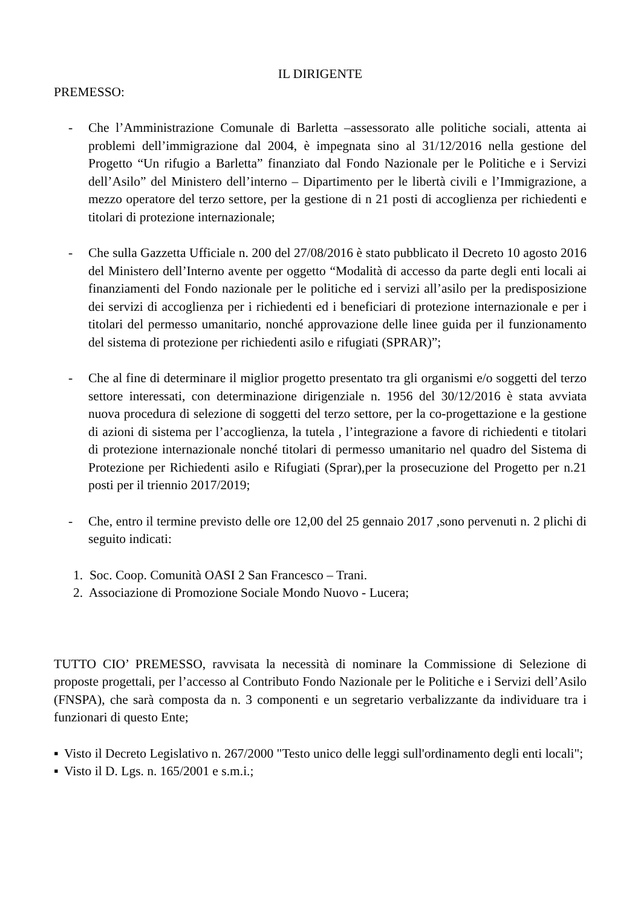IL DIRIGENTE
PREMESSO:
- Che l’Amministrazione Comunale di Barletta –assessorato alle politiche sociali, attenta ai problemi dell’immigrazione dal 2004, è impegnata sino al 31/12/2016 nella gestione del Progetto “Un rifugio a Barletta” finanziato dal Fondo Nazionale per le Politiche e i Servizi dell’Asilo” del Ministero dell’interno – Dipartimento per le libertà civili e l’Immigrazione, a mezzo operatore del terzo settore, per la gestione di n 21 posti di accoglienza per richiedenti e titolari di protezione internazionale;
- Che sulla Gazzetta Ufficiale n. 200 del 27/08/2016 è stato pubblicato il Decreto 10 agosto 2016 del Ministero dell’Interno avente per oggetto “Modalità di accesso da parte degli enti locali ai finanziamenti del Fondo nazionale per le politiche ed i servizi all’asilo per la predisposizione dei servizi di accoglienza per i richiedenti ed i beneficiari di protezione internazionale e per i titolari del permesso umanitario, nonché approvazione delle linee guida per il funzionamento del sistema di protezione per richiedenti asilo e rifugiati (SPRAR)”;
- Che al fine di determinare il miglior progetto presentato tra gli organismi e/o soggetti del terzo settore interessati, con determinazione dirigenziale n. 1956 del 30/12/2016 è stata avviata nuova procedura di selezione di soggetti del terzo settore, per la co-progettazione e la gestione di azioni di sistema per l’accoglienza, la tutela , l’integrazione a favore di richiedenti e titolari di protezione internazionale nonché titolari di permesso umanitario nel quadro del Sistema di Protezione per Richiedenti asilo e Rifugiati (Sprar),per la prosecuzione del Progetto per n.21 posti per il triennio 2017/2019;
- Che, entro il termine previsto delle ore 12,00 del 25 gennaio 2017 ,sono pervenuti n. 2 plichi di seguito indicati:
1. Soc. Coop. Comunità OASI 2 San Francesco – Trani.
2. Associazione di Promozione Sociale Mondo Nuovo - Lucera;
TUTTO CIO’ PREMESSO, ravvisata la necessità di nominare la Commissione di Selezione di proposte progettali, per l’accesso al Contributo Fondo Nazionale per le Politiche e i Servizi dell’Asilo (FNSPA), che sarà composta da n. 3 componenti e un segretario verbalizzante da individuare tra i funzionari di questo Ente;
▪ Visto il Decreto Legislativo n. 267/2000 "Testo unico delle leggi sull'ordinamento degli enti locali";
▪ Visto il D. Lgs. n. 165/2001 e s.m.i.;